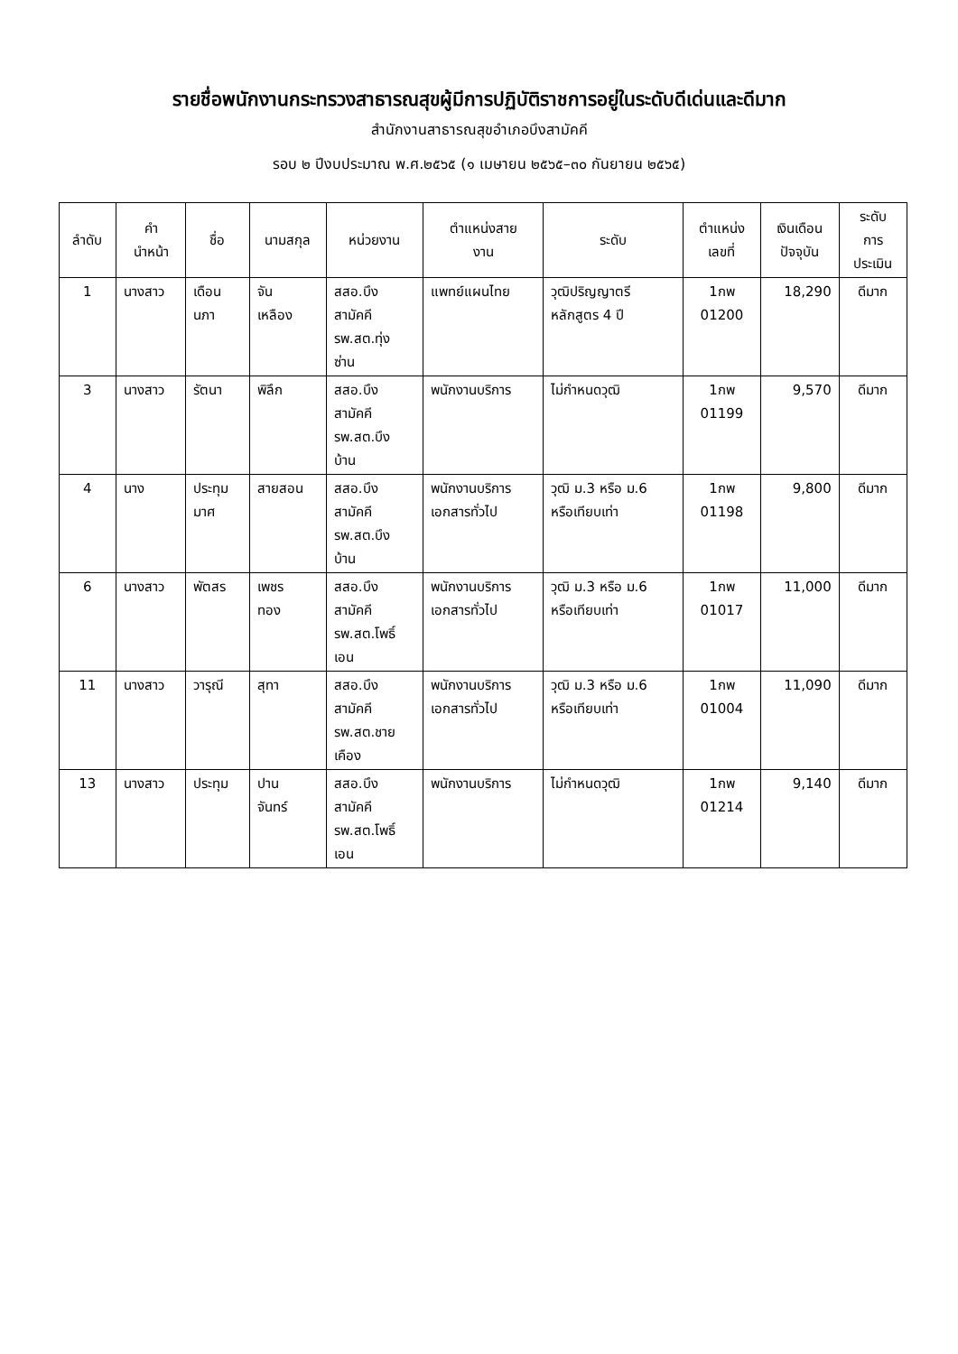รายชื่อพนักงานกระทรวงสาธารณสุขผู้มีการปฏิบัติราชการอยู่ในระดับดีเด่นและดีมาก
สำนักงานสาธารณสุขอำเภอบึงสามัคคี
รอบ ๒ ปีงบประมาณ พ.ศ.๒๕๖๕ (๑ เมษายน ๒๕๖๕–๓๐ กันยายน ๒๕๖๕)
| ลำดับ | คำ นำหน้า | ชื่อ | นามสกุล | หน่วยงาน | ตำแหน่งสาย งาน | ระดับ | ตำแหน่ง เลขที่ | เงินเดือน ปัจจุบัน | ระดับ การ ประเมิน |
| --- | --- | --- | --- | --- | --- | --- | --- | --- | --- |
| 1 | นางสาว | เดือน นภา | จัน เหลือง | สสอ.บึง สามัคคี รพ.สต.ทุ่ง ซ่าน | แพทย์แผนไทย | วุฒิปริญญาตรี หลักสูตร 4 ปี | 1กพ 01200 | 18,290 | ดีมาก |
| 3 | นางสาว | รัตนา | พิลึก | สสอ.บึง สามัคคี รพ.สต.บึง บ้าน | พนักงานบริการ | ไม่กำหนดวุฒิ | 1กพ 01199 | 9,570 | ดีมาก |
| 4 | นาง | ประทุม มาศ | สายสอน | สสอ.บึง สามัคคี รพ.สต.บึง บ้าน | พนักงานบริการ เอกสารทั่วไป | วุฒิ ม.3 หรือ ม.6 หรือเทียบเท่า | 1กพ 01198 | 9,800 | ดีมาก |
| 6 | นางสาว | พัตสร | เพชร ทอง | สสอ.บึง สามัคคี รพ.สต.โพธิ์ เอน | พนักงานบริการ เอกสารทั่วไป | วุฒิ ม.3 หรือ ม.6 หรือเทียบเท่า | 1กพ 01017 | 11,000 | ดีมาก |
| 11 | นางสาว | วารุณี | สุทา | สสอ.บึง สามัคคี รพ.สต.ชาย เคือง | พนักงานบริการ เอกสารทั่วไป | วุฒิ ม.3 หรือ ม.6 หรือเทียบเท่า | 1กพ 01004 | 11,090 | ดีมาก |
| 13 | นางสาว | ประทุม | ปาน จันทร์ | สสอ.บึง สามัคคี รพ.สต.โพธิ์ เอน | พนักงานบริการ | ไม่กำหนดวุฒิ | 1กพ 01214 | 9,140 | ดีมาก |